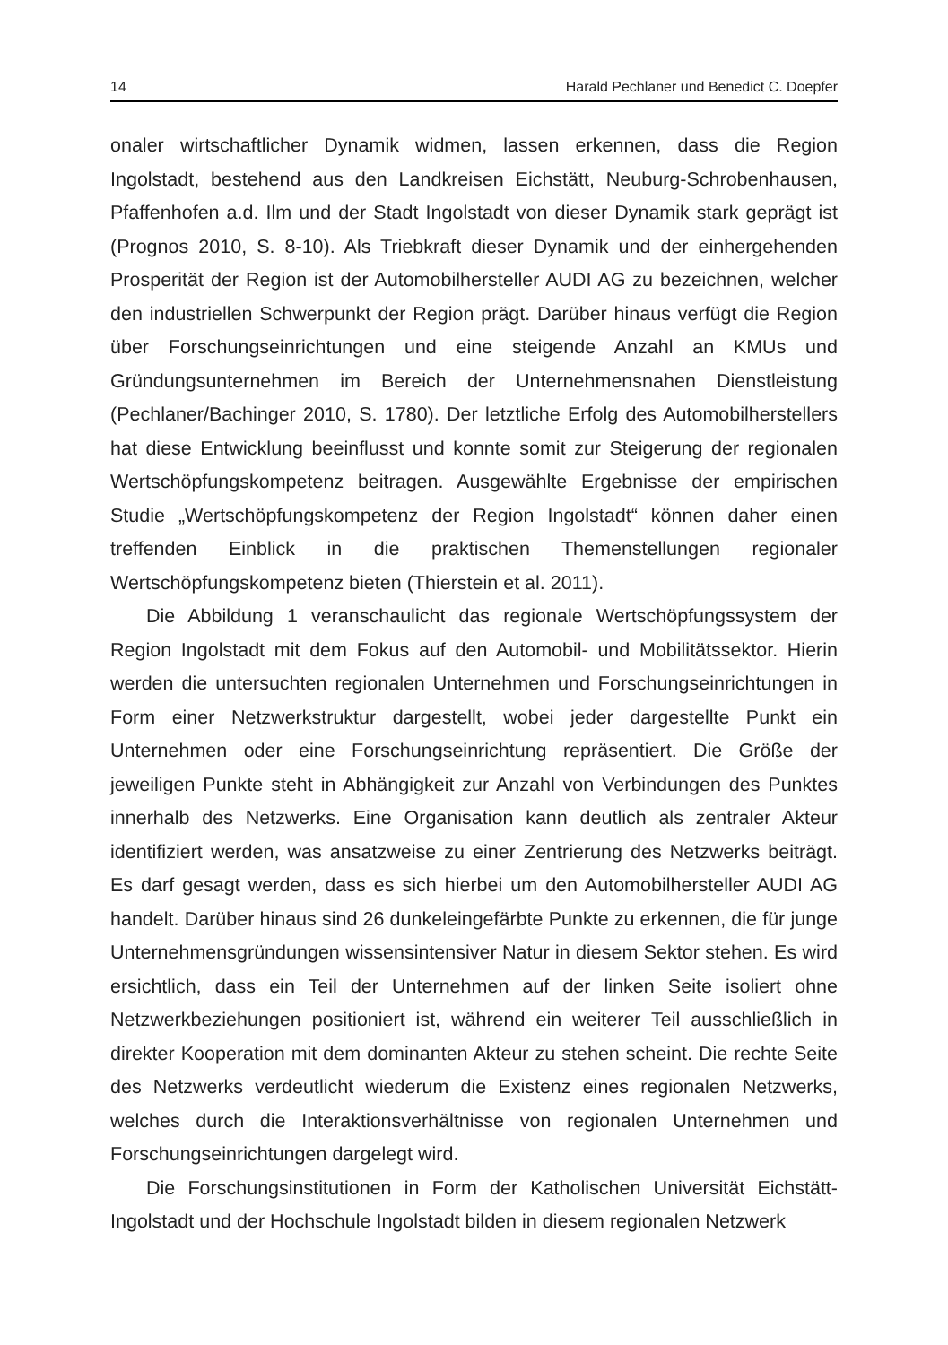14 Harald Pechlaner und Benedict C. Doepfer
onaler wirtschaftlicher Dynamik widmen, lassen erkennen, dass die Region Ingolstadt, bestehend aus den Landkreisen Eichstätt, Neuburg-Schrobenhausen, Pfaffenhofen a.d. Ilm und der Stadt Ingolstadt von dieser Dynamik stark geprägt ist (Prognos 2010, S. 8-10). Als Triebkraft dieser Dynamik und der einhergehenden Prosperität der Region ist der Automobilhersteller AUDI AG zu bezeichnen, welcher den industriellen Schwerpunkt der Region prägt. Darüber hinaus verfügt die Region über Forschungseinrichtungen und eine steigende Anzahl an KMUs und Gründungsunternehmen im Bereich der Unternehmensnahen Dienstleistung (Pechlaner/Bachinger 2010, S. 1780). Der letztliche Erfolg des Automobilherstellers hat diese Entwicklung beeinflusst und konnte somit zur Steigerung der regionalen Wertschöpfungskompetenz beitragen. Ausgewählte Ergebnisse der empirischen Studie „Wertschöpfungskompetenz der Region Ingolstadt“ können daher einen treffenden Einblick in die praktischen Themenstellungen regionaler Wertschöpfungskompetenz bieten (Thierstein et al. 2011).
Die Abbildung 1 veranschaulicht das regionale Wertschöpfungssystem der Region Ingolstadt mit dem Fokus auf den Automobil- und Mobilitätssektor. Hierin werden die untersuchten regionalen Unternehmen und Forschungseinrichtungen in Form einer Netzwerkstruktur dargestellt, wobei jeder dargestellte Punkt ein Unternehmen oder eine Forschungseinrichtung repräsentiert. Die Größe der jeweiligen Punkte steht in Abhängigkeit zur Anzahl von Verbindungen des Punktes innerhalb des Netzwerks. Eine Organisation kann deutlich als zentraler Akteur identifiziert werden, was ansatzweise zu einer Zentrierung des Netzwerks beiträgt. Es darf gesagt werden, dass es sich hierbei um den Automobilhersteller AUDI AG handelt. Darüber hinaus sind 26 dunkeleingefärbte Punkte zu erkennen, die für junge Unternehmensgründungen wissensintensiver Natur in diesem Sektor stehen. Es wird ersichtlich, dass ein Teil der Unternehmen auf der linken Seite isoliert ohne Netzwerkbeziehungen positioniert ist, während ein weiterer Teil ausschließlich in direkter Kooperation mit dem dominanten Akteur zu stehen scheint. Die rechte Seite des Netzwerks verdeutlicht wiederum die Existenz eines regionalen Netzwerks, welches durch die Interaktionsverhältnisse von regionalen Unternehmen und Forschungseinrichtungen dargelegt wird.
Die Forschungsinstitutionen in Form der Katholischen Universität Eichstätt-Ingolstadt und der Hochschule Ingolstadt bilden in diesem regionalen Netzwerk